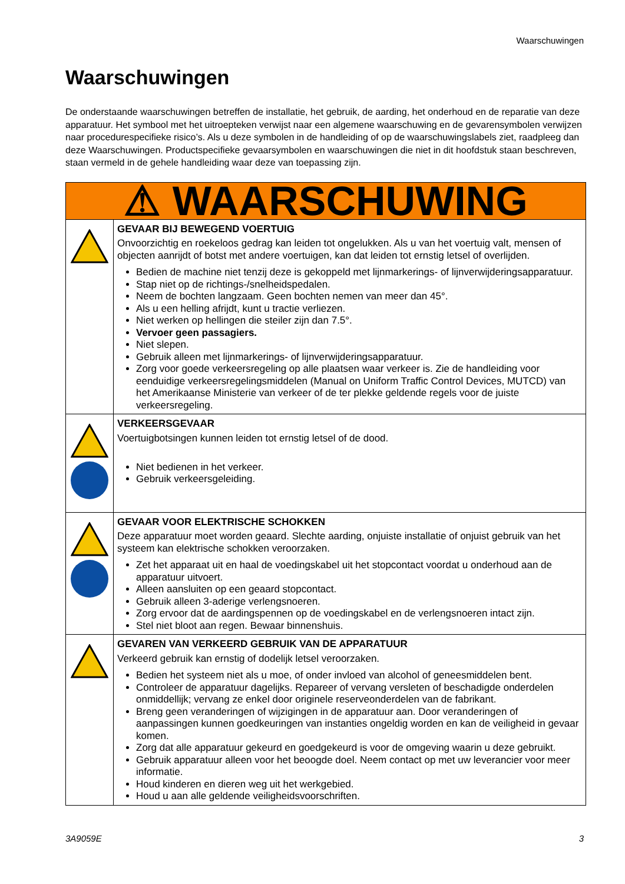Waarschuwingen
Waarschuwingen
De onderstaande waarschuwingen betreffen de installatie, het gebruik, de aarding, het onderhoud en de reparatie van deze apparatuur. Het symbool met het uitroepteken verwijst naar een algemene waarschuwing en de gevarensymbolen verwijzen naar procedurespecifieke risico’s. Als u deze symbolen in de handleiding of op de waarschuwingslabels ziet, raadpleeg dan deze Waarschuwingen. Productspecifieke gevaarsymbolen en waarschuwingen die niet in dit hoofdstuk staan beschreven, staan vermeld in de gehele handleiding waar deze van toepassing zijn.
| ⚠ WAARSCHUWING | |
| | GEVAAR BIJ BEWEGEND VOERTUIG Onvoorzichtig en roekeloos gedrag kan leiden tot ongelukken. Als u van het voertuig valt, mensen of objecten aanrijdt of botst met andere voertuigen, kan dat leiden tot ernstig letsel of overlijden. Bedien de machine niet tenzij deze is gekoppeld met lijnmarkerings- of lijnverwijderingsapparatuur. Stap niet op de richtings-/snelheidspedalen. Neem de bochten langzaam. Geen bochten nemen van meer dan 45°. Als u een helling afrijdt, kunt u tractie verliezen. Niet werken op hellingen die steiler zijn dan 7.5°. Vervoer geen passagiers. Niet slepen. Gebruik alleen met lijnmarkerings- of lijnverwijderingsapparatuur. Zorg voor goede verkeersregeling op alle plaatsen waar verkeer is. Zie de handleiding voor eenduidige verkeersregelingsmiddelen (Manual on Uniform Traffic Control Devices, MUTCD) van het Amerikaanse Ministerie van verkeer of de ter plekke geldende regels voor de juiste verkeersregeling. |
| | VERKEERSGEVAAR Voertuigbotsingen kunnen leiden tot ernstig letsel of de dood. Niet bedienen in het verkeer. Gebruik verkeersgeleiding. |
| | GEVAAR VOOR ELEKTRISCHE SCHOKKEN Deze apparatuur moet worden geaard. Slechte aarding, onjuiste installatie of onjuist gebruik van het systeem kan elektrische schokken veroorzaken. Zet het apparaat uit en haal de voedingskabel uit het stopcontact voordat u onderhoud aan de apparatuur uitvoert. Alleen aansluiten op een geaard stopcontact. Gebruik alleen 3-aderige verlengsnoeren. Zorg ervoor dat de aardingspennen op de voedingskabel en de verlengsnoeren intact zijn. Stel niet bloot aan regen. Bewaar binnenshuis. |
| | GEVAREN VAN VERKEERD GEBRUIK VAN DE APPARATUUR Verkeerd gebruik kan ernstig of dodelijk letsel veroorzaken. Bedien het systeem niet als u moe, of onder invloed van alcohol of geneesmiddelen bent. Controleer de apparatuur dagelijks. Repareer of vervang versleten of beschadigde onderdelen onmiddellijk; vervang ze enkel door originele reserveonderdelen van de fabrikant. Breng geen veranderingen of wijzigingen in de apparatuur aan. Door veranderingen of aanpassingen kunnen goedkeuringen van instanties ongeldig worden en kan de veiligheid in gevaar komen. Zorg dat alle apparatuur gekeurd en goedgekeurd is voor de omgeving waarin u deze gebruikt. Gebruik apparatuur alleen voor het beoogde doel. Neem contact op met uw leverancier voor meer informatie. Houd kinderen en dieren weg uit het werkgebied. Houd u aan alle geldende veiligheidsvoorschriften. |
3A9059E 3